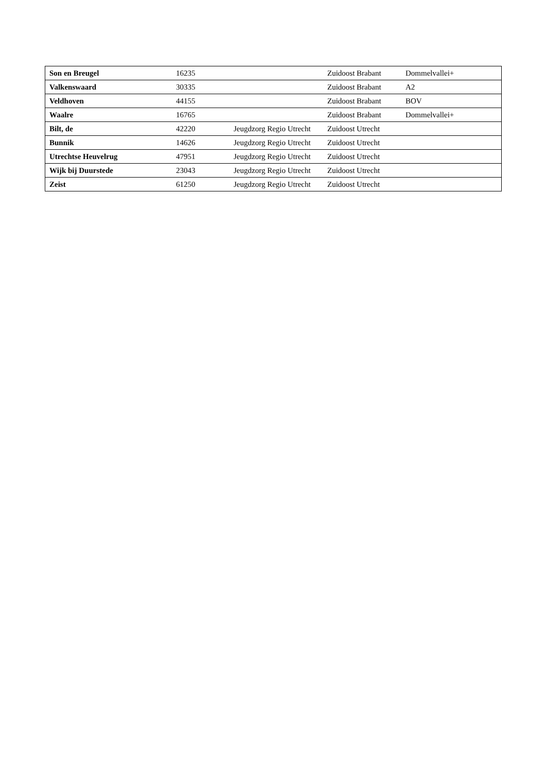| Son en Breugel | 16235 | | Zuidoost Brabant | Dommelvallei+ |
| Valkenswaard | 30335 | | Zuidoost Brabant | A2 |
| Veldhoven | 44155 | | Zuidoost Brabant | BOV |
| Waalre | 16765 | | Zuidoost Brabant | Dommelvallei+ |
| Bilt, de | 42220 | Jeugdzorg Regio Utrecht | Zuidoost Utrecht | |
| Bunnik | 14626 | Jeugdzorg Regio Utrecht | Zuidoost Utrecht | |
| Utrechtse Heuvelrug | 47951 | Jeugdzorg Regio Utrecht | Zuidoost Utrecht | |
| Wijk bij Duurstede | 23043 | Jeugdzorg Regio Utrecht | Zuidoost Utrecht | |
| Zeist | 61250 | Jeugdzorg Regio Utrecht | Zuidoost Utrecht | |